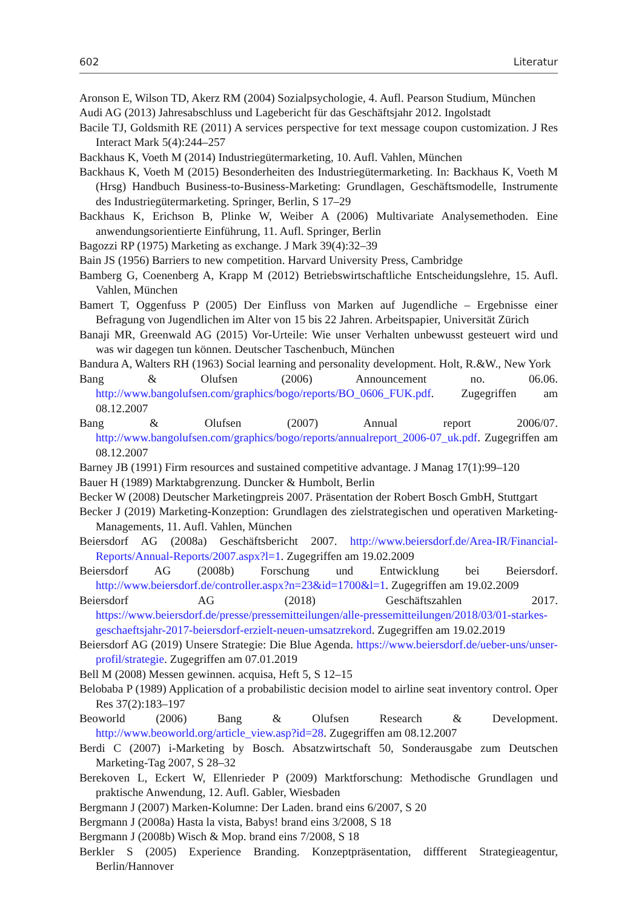602 Literatur
Aronson E, Wilson TD, Akerz RM (2004) Sozialpsychologie, 4. Aufl. Pearson Studium, München
Audi AG (2013) Jahresabschluss und Lagebericht für das Geschäftsjahr 2012. Ingolstadt
Bacile TJ, Goldsmith RE (2011) A services perspective for text message coupon customization. J Res Interact Mark 5(4):244–257
Backhaus K, Voeth M (2014) Industriegütermarketing, 10. Aufl. Vahlen, München
Backhaus K, Voeth M (2015) Besonderheiten des Industriegütermarketing. In: Backhaus K, Voeth M (Hrsg) Handbuch Business-to-Business-Marketing: Grundlagen, Geschäftsmodelle, Instrumente des Industriegütermarketing. Springer, Berlin, S 17–29
Backhaus K, Erichson B, Plinke W, Weiber A (2006) Multivariate Analysemethoden. Eine anwendungsorientierte Einführung, 11. Aufl. Springer, Berlin
Bagozzi RP (1975) Marketing as exchange. J Mark 39(4):32–39
Bain JS (1956) Barriers to new competition. Harvard University Press, Cambridge
Bamberg G, Coenenberg A, Krapp M (2012) Betriebswirtschaftliche Entscheidungslehre, 15. Aufl. Vahlen, München
Bamert T, Oggenfuss P (2005) Der Einfluss von Marken auf Jugendliche – Ergebnisse einer Befragung von Jugendlichen im Alter von 15 bis 22 Jahren. Arbeitspapier, Universität Zürich
Banaji MR, Greenwald AG (2015) Vor-Urteile: Wie unser Verhalten unbewusst gesteuert wird und was wir dagegen tun können. Deutscher Taschenbuch, München
Bandura A, Walters RH (1963) Social learning and personality development. Holt, R.&W., New York
Bang & Olufsen (2006) Announcement no. 06.06. http://www.bangolufsen.com/graphics/bogo/reports/BO_0606_FUK.pdf. Zugegriffen am 08.12.2007
Bang & Olufsen (2007) Annual report 2006/07. http://www.bangolufsen.com/graphics/bogo/reports/annualreport_2006-07_uk.pdf. Zugegriffen am 08.12.2007
Barney JB (1991) Firm resources and sustained competitive advantage. J Manag 17(1):99–120
Bauer H (1989) Marktabgrenzung. Duncker & Humbolt, Berlin
Becker W (2008) Deutscher Marketingpreis 2007. Präsentation der Robert Bosch GmbH, Stuttgart
Becker J (2019) Marketing-Konzeption: Grundlagen des zielstrategischen und operativen Marketing-Managements, 11. Aufl. Vahlen, München
Beiersdorf AG (2008a) Geschäftsbericht 2007. http://www.beiersdorf.de/Area-IR/Financial-Reports/Annual-Reports/2007.aspx?l=1. Zugegriffen am 19.02.2009
Beiersdorf AG (2008b) Forschung und Entwicklung bei Beiersdorf. http://www.beiersdorf.de/controller.aspx?n=23&id=1700&l=1. Zugegriffen am 19.02.2009
Beiersdorf AG (2018) Geschäftszahlen 2017. https://www.beiersdorf.de/presse/pressemitteilungen/alle-pressemitteilungen/2018/03/01-starkes-geschaeftsjahr-2017-beiersdorf-erzielt-neuen-umsatzrekord. Zugegriffen am 19.02.2019
Beiersdorf AG (2019) Unsere Strategie: Die Blue Agenda. https://www.beiersdorf.de/ueber-uns/unser-profil/strategie. Zugegriffen am 07.01.2019
Bell M (2008) Messen gewinnen. acquisa, Heft 5, S 12–15
Belobaba P (1989) Application of a probabilistic decision model to airline seat inventory control. Oper Res 37(2):183–197
Beoworld (2006) Bang & Olufsen Research & Development. http://www.beoworld.org/article_view.asp?id=28. Zugegriffen am 08.12.2007
Berdi C (2007) i-Marketing by Bosch. Absatzwirtschaft 50, Sonderausgabe zum Deutschen Marketing-Tag 2007, S 28–32
Berekoven L, Eckert W, Ellenrieder P (2009) Marktforschung: Methodische Grundlagen und praktische Anwendung, 12. Aufl. Gabler, Wiesbaden
Bergmann J (2007) Marken-Kolumne: Der Laden. brand eins 6/2007, S 20
Bergmann J (2008a) Hasta la vista, Babys! brand eins 3/2008, S 18
Bergmann J (2008b) Wisch & Mop. brand eins 7/2008, S 18
Berkler S (2005) Experience Branding. Konzeptpräsentation, diffferent Strategieagentur, Berlin/Hannover